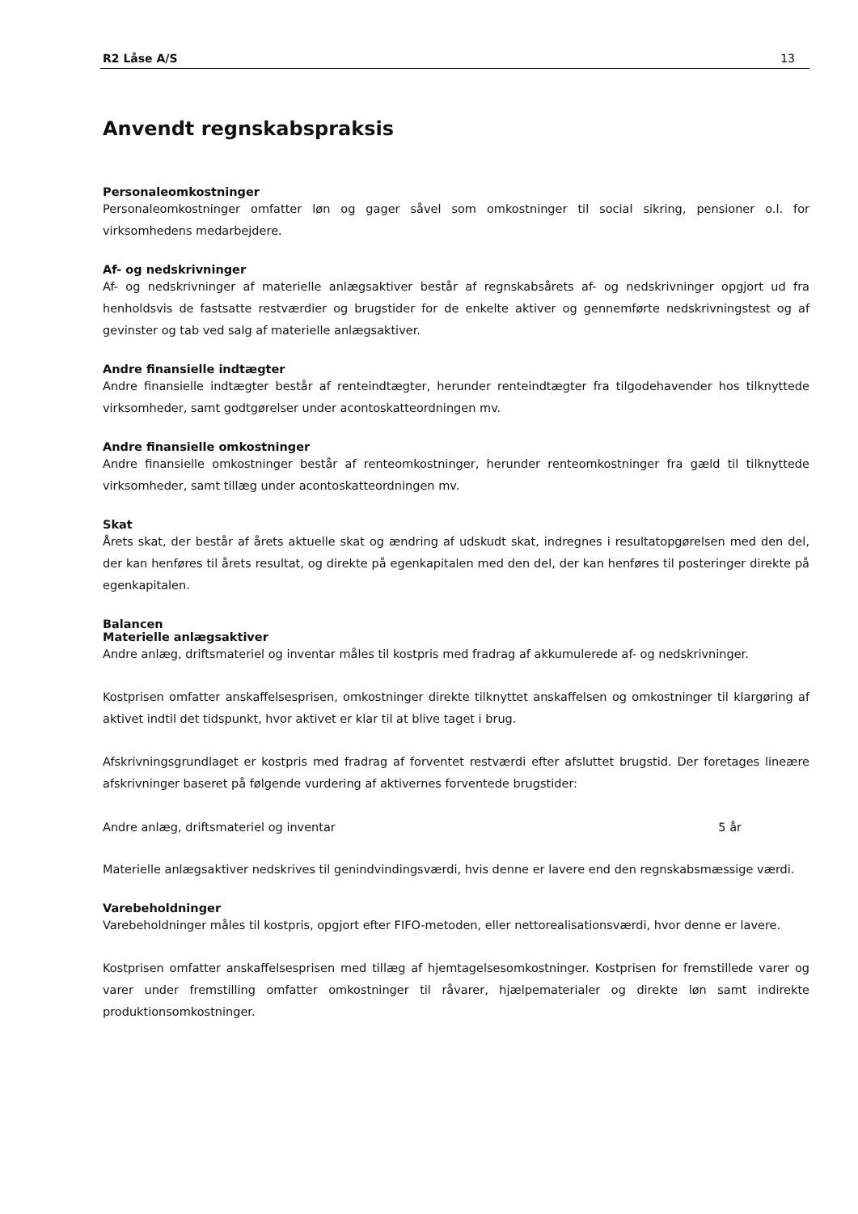R2 Låse A/S 13
Anvendt regnskabspraksis
Personaleomkostninger
Personaleomkostninger omfatter løn og gager såvel som omkostninger til social sikring, pensioner o.l. for virksomhedens medarbejdere.
Af- og nedskrivninger
Af- og nedskrivninger af materielle anlægsaktiver består af regnskabsårets af- og nedskrivninger opgjort ud fra henholdsvis de fastsatte restværdier og brugstider for de enkelte aktiver og gennemførte nedskrivningstest og af gevinster og tab ved salg af materielle anlægsaktiver.
Andre finansielle indtægter
Andre finansielle indtægter består af renteindtægter, herunder renteindtægter fra tilgodehavender hos tilknyttede virksomheder, samt godtgørelser under acontoskatteordningen mv.
Andre finansielle omkostninger
Andre finansielle omkostninger består af renteomkostninger, herunder renteomkostninger fra gæld til tilknyttede virksomheder, samt tillæg under acontoskatteordningen mv.
Skat
Årets skat, der består af årets aktuelle skat og ændring af udskudt skat, indregnes i resultatopgørelsen med den del, der kan henføres til årets resultat, og direkte på egenkapitalen med den del, der kan henføres til posteringer direkte på egenkapitalen.
Balancen
Materielle anlægsaktiver
Andre anlæg, driftsmateriel og inventar måles til kostpris med fradrag af akkumulerede af- og nedskrivninger.
Kostprisen omfatter anskaffelsesprisen, omkostninger direkte tilknyttet anskaffelsen og omkostninger til klargøring af aktivet indtil det tidspunkt, hvor aktivet er klar til at blive taget i brug.
Afskrivningsgrundlaget er kostpris med fradrag af forventet restværdi efter afsluttet brugstid. Der foretages lineære afskrivninger baseret på følgende vurdering af aktivernes forventede brugstider:
| Andre anlæg, driftsmateriel og inventar | 5 år |
Materielle anlægsaktiver nedskrives til genindvindingsværdi, hvis denne er lavere end den regnskabsmæssige værdi.
Varebeholdninger
Varebeholdninger måles til kostpris, opgjort efter FIFO-metoden, eller nettorealisationsværdi, hvor denne er lavere.
Kostprisen omfatter anskaffelsesprisen med tillæg af hjemtagelsesomkostninger. Kostprisen for fremstillede varer og varer under fremstilling omfatter omkostninger til råvarer, hjælpematerialer og direkte løn samt indirekte produktionsomkostninger.